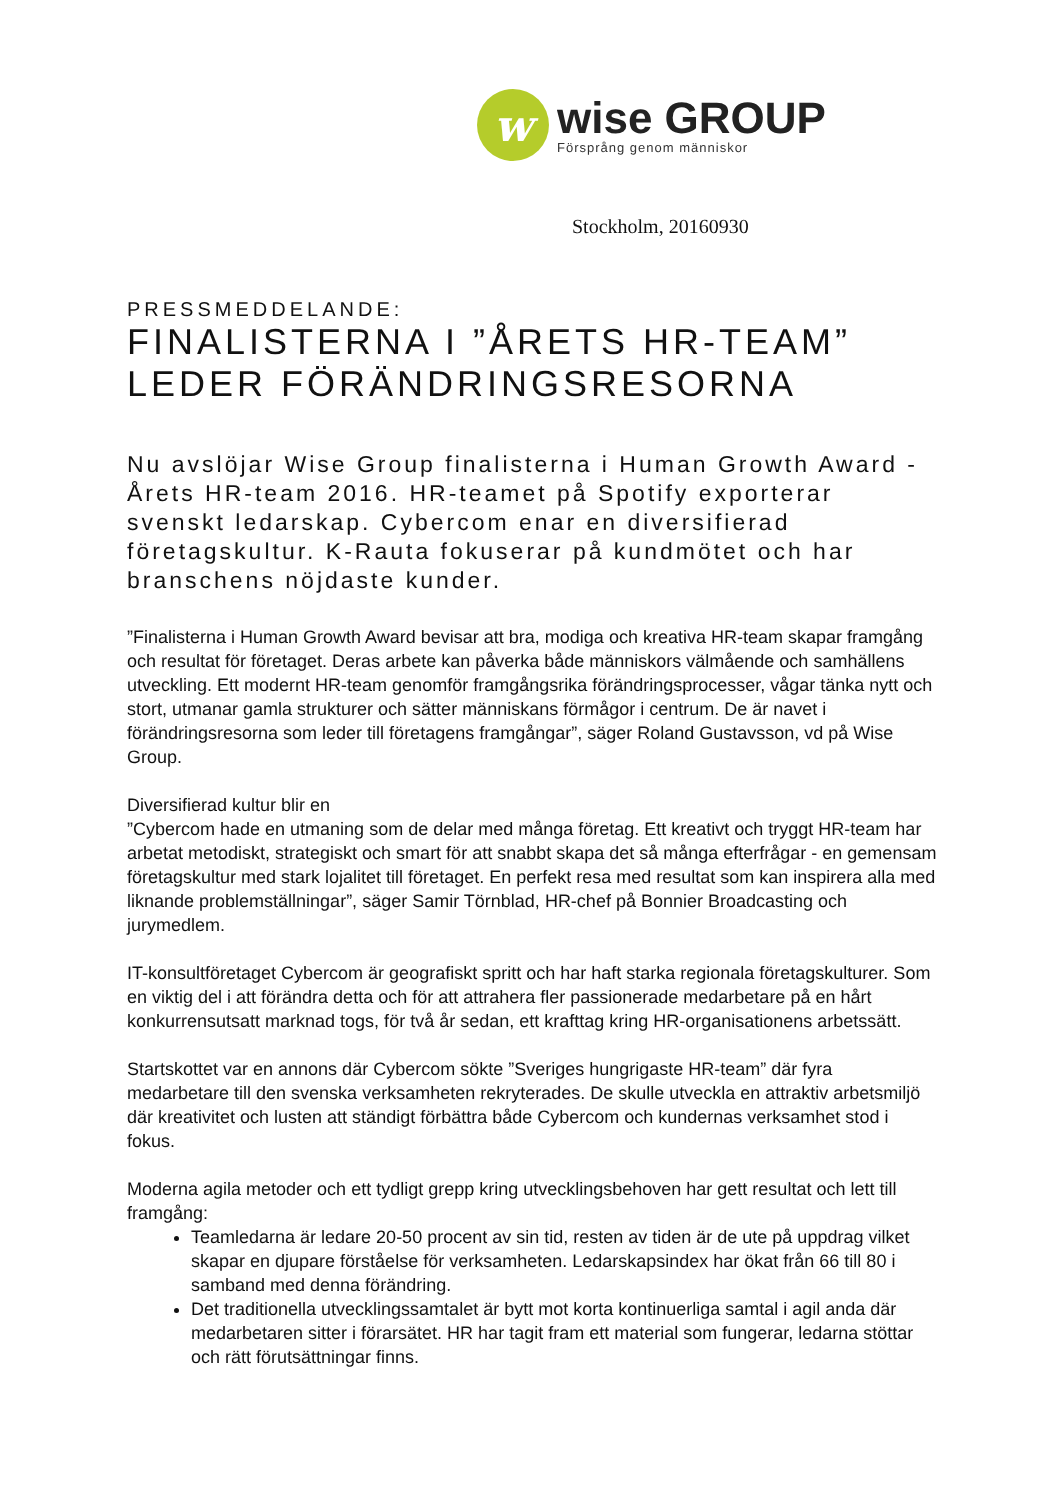w
wise GROUP
Försprång genom människor
Stockholm, 20160930
PRESSMEDDELANDE:
FINALISTERNA I ”ÅRETS HR-TEAM” LEDER FÖRÄNDRINGSRESORNA
Nu avslöjar Wise Group finalisterna i Human Growth Award - Årets HR-team 2016. HR-teamet på Spotify exporterar svenskt ledarskap. Cybercom enar en diversifierad företagskultur. K-Rauta fokuserar på kundmötet och har branschens nöjdaste kunder.
”Finalisterna i Human Growth Award bevisar att bra, modiga och kreativa HR-team skapar framgång och resultat för företaget. Deras arbete kan påverka både människors välmående och samhällens utveckling. Ett modernt HR-team genomför framgångsrika förändringsprocesser, vågar tänka nytt och stort, utmanar gamla strukturer och sätter människans förmågor i centrum. De är navet i förändringsresorna som leder till företagens framgångar”, säger Roland Gustavsson, vd på Wise Group.
Diversifierad kultur blir en
”Cybercom hade en utmaning som de delar med många företag. Ett kreativt och tryggt HR-team har arbetat metodiskt, strategiskt och smart för att snabbt skapa det så många efterfrågar - en gemensam företagskultur med stark lojalitet till företaget. En perfekt resa med resultat som kan inspirera alla med liknande problemställningar”, säger Samir Törnblad, HR-chef på Bonnier Broadcasting och jurymedlem.
IT-konsultföretaget Cybercom är geografiskt spritt och har haft starka regionala företagskulturer. Som en viktig del i att förändra detta och för att attrahera fler passionerade medarbetare på en hårt konkurrensutsatt marknad togs, för två år sedan, ett krafttag kring HR-organisationens arbetssätt.
Startskottet var en annons där Cybercom sökte ”Sveriges hungrigaste HR-team” där fyra medarbetare till den svenska verksamheten rekryterades. De skulle utveckla en attraktiv arbetsmiljö där kreativitet och lusten att ständigt förbättra både Cybercom och kundernas verksamhet stod i fokus.
Moderna agila metoder och ett tydligt grepp kring utvecklingsbehoven har gett resultat och lett till framgång:
Teamledarna är ledare 20-50 procent av sin tid, resten av tiden är de ute på uppdrag vilket skapar en djupare förståelse för verksamheten. Ledarskapsindex har ökat från 66 till 80 i samband med denna förändring.
Det traditionella utvecklingssamtalet är bytt mot korta kontinuerliga samtal i agil anda där medarbetaren sitter i förarsätet. HR har tagit fram ett material som fungerar, ledarna stöttar och rätt förutsättningar finns.